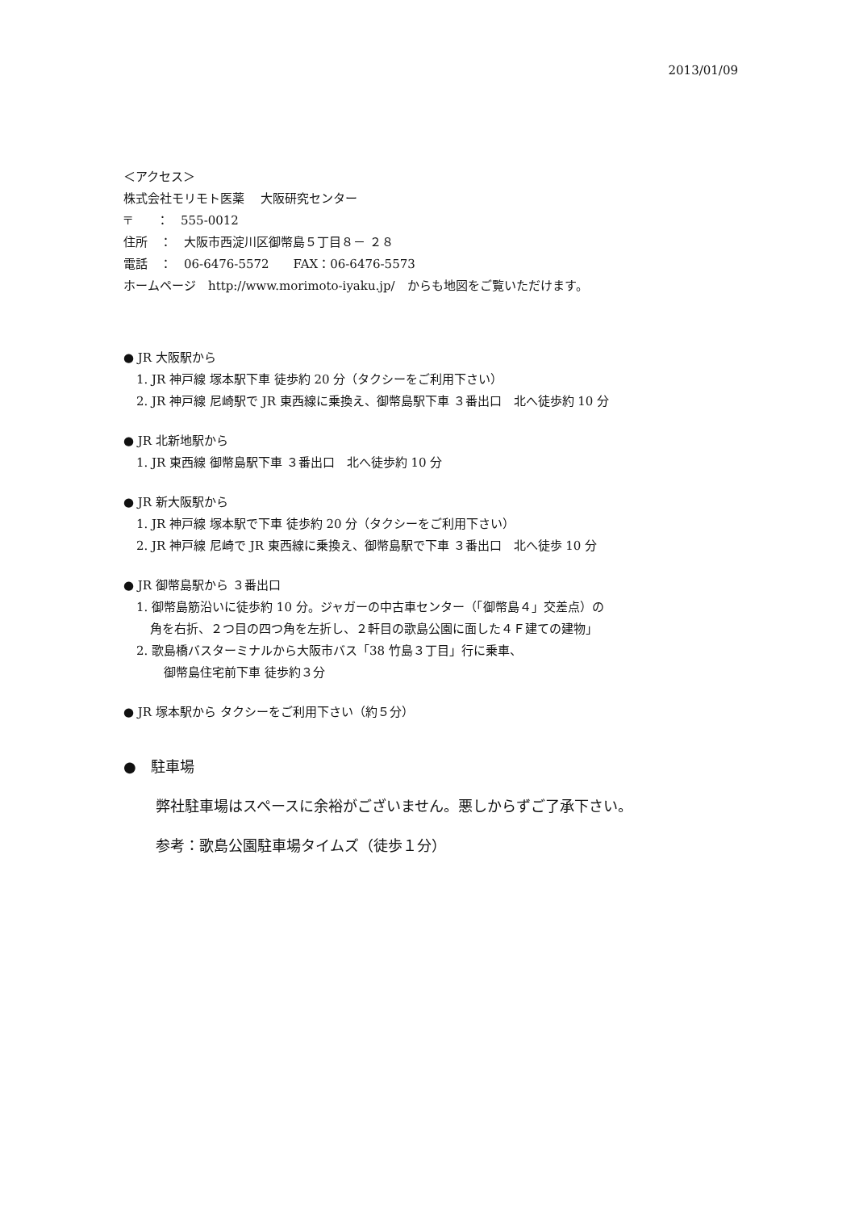2013/01/09
＜アクセス＞
株式会社モリモト医薬　 大阪研究センター
〒　　：　555-0012
住所　：　大阪市西淀川区御幣島５丁目８－ ２８
電話　：　06-6476-5572　　FAX：06-6476-5573
ホームページ　http://www.morimoto-iyaku.jp/　からも地図をご覧いただけます。
● JR 大阪駅から
1. JR 神戸線 塚本駅下車 徒歩約 20 分（タクシーをご利用下さい）
2. JR 神戸線 尼崎駅で JR 東西線に乗換え、御幣島駅下車 ３番出口　北へ徒歩約 10 分
● JR 北新地駅から
1. JR 東西線 御幣島駅下車 ３番出口　北へ徒歩約 10 分
● JR 新大阪駅から
1. JR 神戸線 塚本駅で下車 徒歩約 20 分（タクシーをご利用下さい）
2. JR 神戸線 尼崎で JR 東西線に乗換え、御幣島駅で下車 ３番出口　北へ徒歩 10 分
● JR 御幣島駅から ３番出口
1. 御幣島筋沿いに徒歩約 10 分。ジャガーの中古車センター（「御幣島４」交差点）の
角を右折、２つ目の四つ角を左折し、２軒目の歌島公園に面した４Ｆ建ての建物」
2. 歌島橋バスターミナルから大阪市バス「38 竹島３丁目」行に乗車、
御幣島住宅前下車 徒歩約３分
● JR 塚本駅から タクシーをご利用下さい（約５分）
●　駐車場
弊社駐車場はスペースに余裕がございません。悪しからずご了承下さい。
参考：歌島公園駐車場タイムズ（徒歩１分）